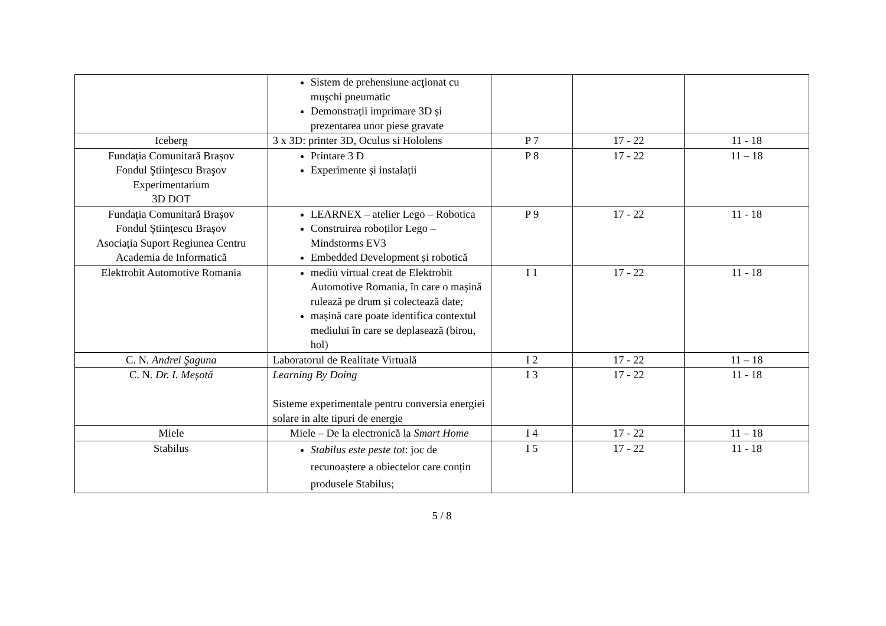| | Sistem de prehensiune acţionat cu muşchi pneumatic Demonstrații imprimare 3D și prezentarea unor piese gravate | | | |
| Iceberg | 3 x 3D: printer 3D, Oculus si Hololens | P 7 | 17 - 22 | 11 - 18 |
| Fundația Comunitară Brașov Fondul Ştiinţescu Braşov Experimentarium 3D DOT | Printare 3 D Experimente și instalații | P 8 | 17 - 22 | 11 – 18 |
| Fundația Comunitară Brașov Fondul Ştiinţescu Braşov Asociația Suport Regiunea Centru Academia de Informatică | LEARNEX – atelier Lego – Robotica Construirea roboților Lego – Mindstorms EV3 Embedded Development și robotică | P 9 | 17 - 22 | 11 - 18 |
| Elektrobit Automotive Romania | mediu virtual creat de Elektrobit Automotive Romania, în care o mașină rulează pe drum și colectează date; mașină care poate identifica contextul mediului în care se deplasează (birou, hol) | I 1 | 17 - 22 | 11 - 18 |
| C. N. Andrei Şaguna | Laboratorul de Realitate Virtuală | I 2 | 17 - 22 | 11 – 18 |
| C. N. Dr. I. Meșotă | Learning By Doing Sisteme experimentale pentru conversia energiei solare in alte tipuri de energie | I 3 | 17 - 22 | 11 - 18 |
| Miele | Miele – De la electronică la Smart Home | I 4 | 17 - 22 | 11 – 18 |
| Stabilus | Stabilus este peste tot : joc de recunoaștere a obiectelor care conțin produsele Stabilus; | I 5 | 17 - 22 | 11 - 18 |
5 / 8